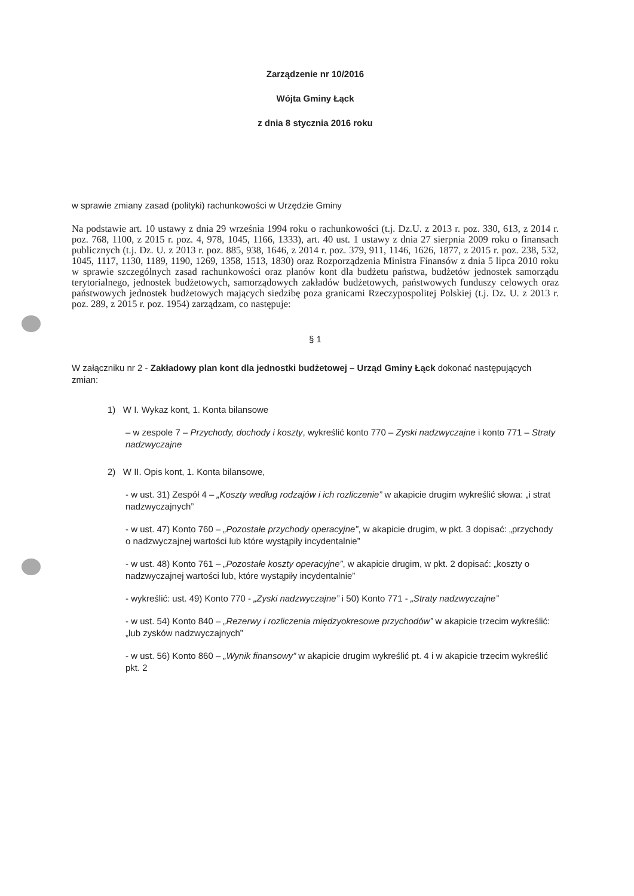Zarządzenie nr 10/2016
Wójta Gminy Łąck
z dnia 8 stycznia 2016 roku
w sprawie zmiany zasad (polityki) rachunkowości w Urzędzie Gminy
Na podstawie art. 10 ustawy z dnia 29 września 1994 roku o rachunkowości (t.j. Dz.U. z 2013 r. poz. 330, 613, z 2014 r. poz. 768, 1100, z 2015 r. poz. 4, 978, 1045, 1166, 1333), art. 40 ust. 1 ustawy z dnia 27 sierpnia 2009 roku o finansach publicznych (t.j. Dz. U. z 2013 r. poz. 885, 938, 1646, z 2014 r. poz. 379, 911, 1146, 1626, 1877, z 2015 r. poz. 238, 532, 1045, 1117, 1130, 1189, 1190, 1269, 1358, 1513, 1830) oraz Rozporządzenia Ministra Finansów z dnia 5 lipca 2010 roku w sprawie szczególnych zasad rachunkowości oraz planów kont dla budżetu państwa, budżetów jednostek samorządu terytorialnego, jednostek budżetowych, samorządowych zakładów budżetowych, państwowych funduszy celowych oraz państwowych jednostek budżetowych mających siedzibę poza granicami Rzeczypospolitej Polskiej (t.j. Dz. U. z 2013 r. poz. 289, z 2015 r. poz. 1954) zarządzam, co następuje:
§ 1
W załączniku nr 2 - Zakładowy plan kont dla jednostki budżetowej – Urząd Gminy Łąck dokonać następujących zmian:
1) W I. Wykaz kont, 1. Konta bilansowe
– w zespole 7 – Przychody, dochody i koszty, wykreślić konto 770 – Zyski nadzwyczajne i konto 771 – Straty nadzwyczajne
2) W II. Opis kont, 1. Konta bilansowe,
- w ust. 31) Zespół 4 – „Koszty według rodzajów i ich rozliczenie” w akapicie drugim wykreślić słowa: „i strat nadzwyczajnych”
- w ust. 47) Konto 760 – „Pozostałe przychody operacyjne”, w akapicie drugim, w pkt. 3 dopisać: „przychody o nadzwyczajnej wartości lub które wystąpiły incydentalnie”
- w ust. 48) Konto 761 – „Pozostałe koszty operacyjne”, w akapicie drugim, w pkt. 2 dopisać: „koszty o nadzwyczajnej wartości lub, które wystąpiły incydentalnie”
- wykreślić: ust. 49) Konto 770 - „Zyski nadzwyczajne” i 50) Konto 771 - „Straty nadzwyczajne”
- w ust. 54) Konto 840 – „Rezerwy i rozliczenia międzyokresowe przychodów” w akapicie trzecim wykreślić: „lub zysków nadzwyczajnych”
- w ust. 56) Konto 860 – „Wynik finansowy” w akapicie drugim wykreślić pt. 4 i w akapicie trzecim wykreślić pkt. 2